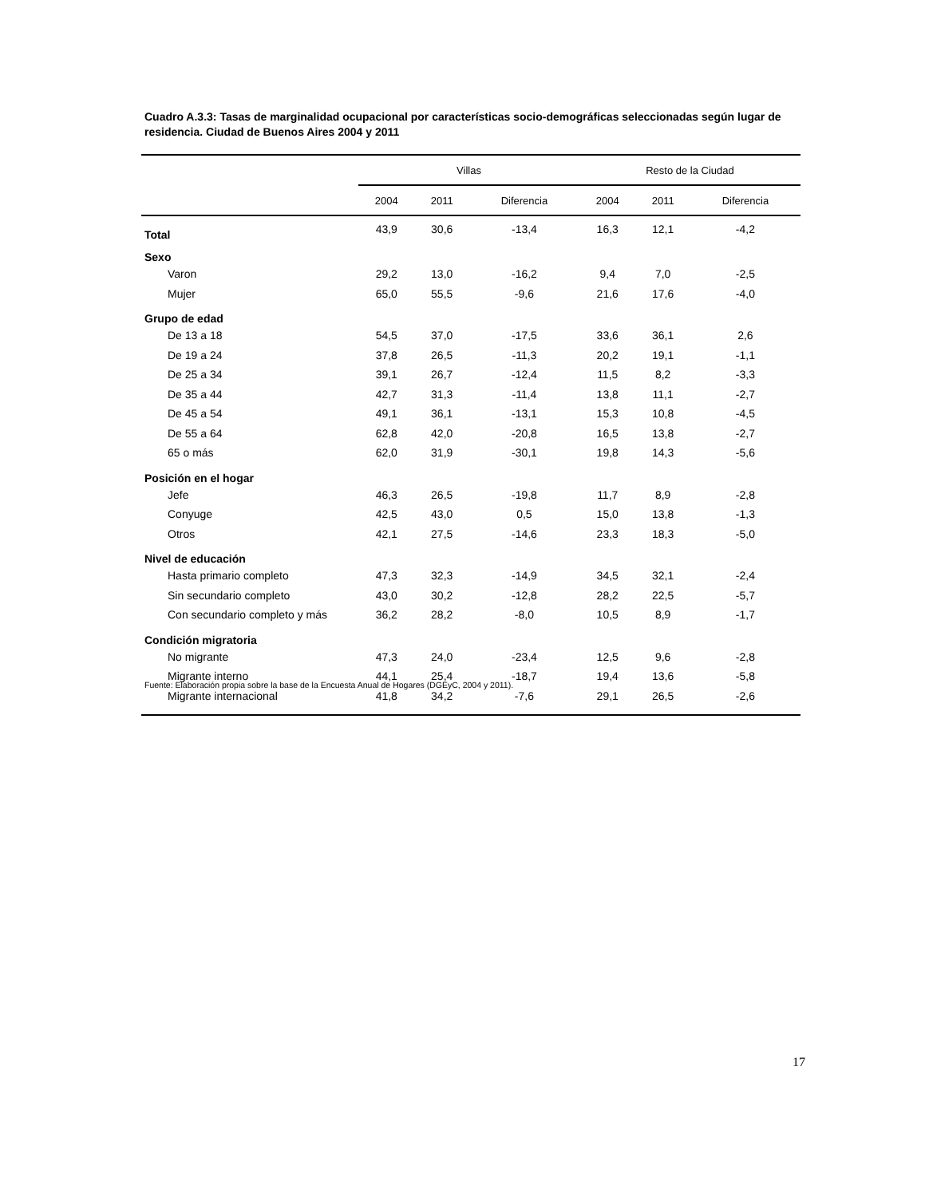Cuadro A.3.3: Tasas de marginalidad ocupacional por características socio-demográficas seleccionadas según lugar de residencia. Ciudad de Buenos Aires 2004 y 2011
| | Villas | | | Resto de la Ciudad | | |
| --- | --- | --- | --- | --- | --- | --- |
| | 2004 | 2011 | Diferencia | 2004 | 2011 | Diferencia |
| Total | 43,9 | 30,6 | -13,4 | 16,3 | 12,1 | -4,2 |
| Sexo | | | | | | |
| Varon | 29,2 | 13,0 | -16,2 | 9,4 | 7,0 | -2,5 |
| Mujer | 65,0 | 55,5 | -9,6 | 21,6 | 17,6 | -4,0 |
| Grupo de edad | | | | | | |
| De 13 a 18 | 54,5 | 37,0 | -17,5 | 33,6 | 36,1 | 2,6 |
| De 19 a 24 | 37,8 | 26,5 | -11,3 | 20,2 | 19,1 | -1,1 |
| De 25 a 34 | 39,1 | 26,7 | -12,4 | 11,5 | 8,2 | -3,3 |
| De 35 a 44 | 42,7 | 31,3 | -11,4 | 13,8 | 11,1 | -2,7 |
| De 45 a 54 | 49,1 | 36,1 | -13,1 | 15,3 | 10,8 | -4,5 |
| De 55 a 64 | 62,8 | 42,0 | -20,8 | 16,5 | 13,8 | -2,7 |
| 65 o más | 62,0 | 31,9 | -30,1 | 19,8 | 14,3 | -5,6 |
| Posición en el hogar | | | | | | |
| Jefe | 46,3 | 26,5 | -19,8 | 11,7 | 8,9 | -2,8 |
| Conyuge | 42,5 | 43,0 | 0,5 | 15,0 | 13,8 | -1,3 |
| Otros | 42,1 | 27,5 | -14,6 | 23,3 | 18,3 | -5,0 |
| Nivel de educación | | | | | | |
| Hasta primario completo | 47,3 | 32,3 | -14,9 | 34,5 | 32,1 | -2,4 |
| Sin secundario completo | 43,0 | 30,2 | -12,8 | 28,2 | 22,5 | -5,7 |
| Con secundario completo y más | 36,2 | 28,2 | -8,0 | 10,5 | 8,9 | -1,7 |
| Condición migratoria | | | | | | |
| No migrante | 47,3 | 24,0 | -23,4 | 12,5 | 9,6 | -2,8 |
| Migrante interno | 44,1 | 25,4 | -18,7 | 19,4 | 13,6 | -5,8 |
| Migrante internacional | 41,8 | 34,2 | -7,6 | 29,1 | 26,5 | -2,6 |
Fuente: Elaboración propia sobre la base de la Encuesta Anual de Hogares (DGEyC, 2004 y 2011).
17